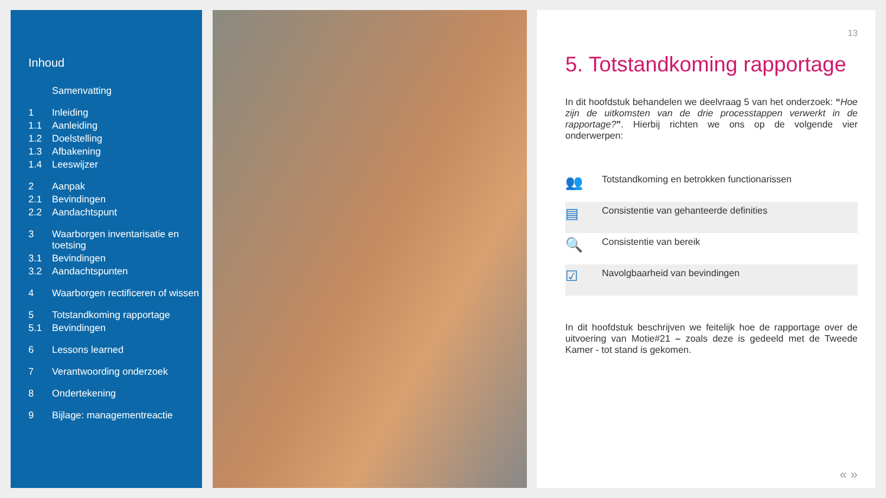Inhoud
Samenvatting
1 Inleiding
1.1 Aanleiding
1.2 Doelstelling
1.3 Afbakening
1.4 Leeswijzer
2 Aanpak
2.1 Bevindingen
2.2 Aandachtspunt
3 Waarborgen inventarisatie en toetsing
3.1 Bevindingen
3.2 Aandachtspunten
4 Waarborgen rectificeren of wissen
5 Totstandkoming rapportage
5.1 Bevindingen
6 Lessons learned
7 Verantwoording onderzoek
8 Ondertekening
9 Bijlage: managementreactie
13
5. Totstandkoming rapportage
In dit hoofdstuk behandelen we deelvraag 5 van het onderzoek: “Hoe zijn de uitkomsten van de drie processtappen verwerkt in de rapportage?”. Hierbij richten we ons op de volgende vier onderwerpen:
👥
Totstandkoming en betrokken functionarissen
▤
Consistentie van gehanteerde definities
🔍
Consistentie van bereik
☑
Navolgbaarheid van bevindingen
In dit hoofdstuk beschrijven we feitelijk hoe de rapportage over de uitvoering van Motie#21 – zoals deze is gedeeld met de Tweede Kamer - tot stand is gekomen.
« »